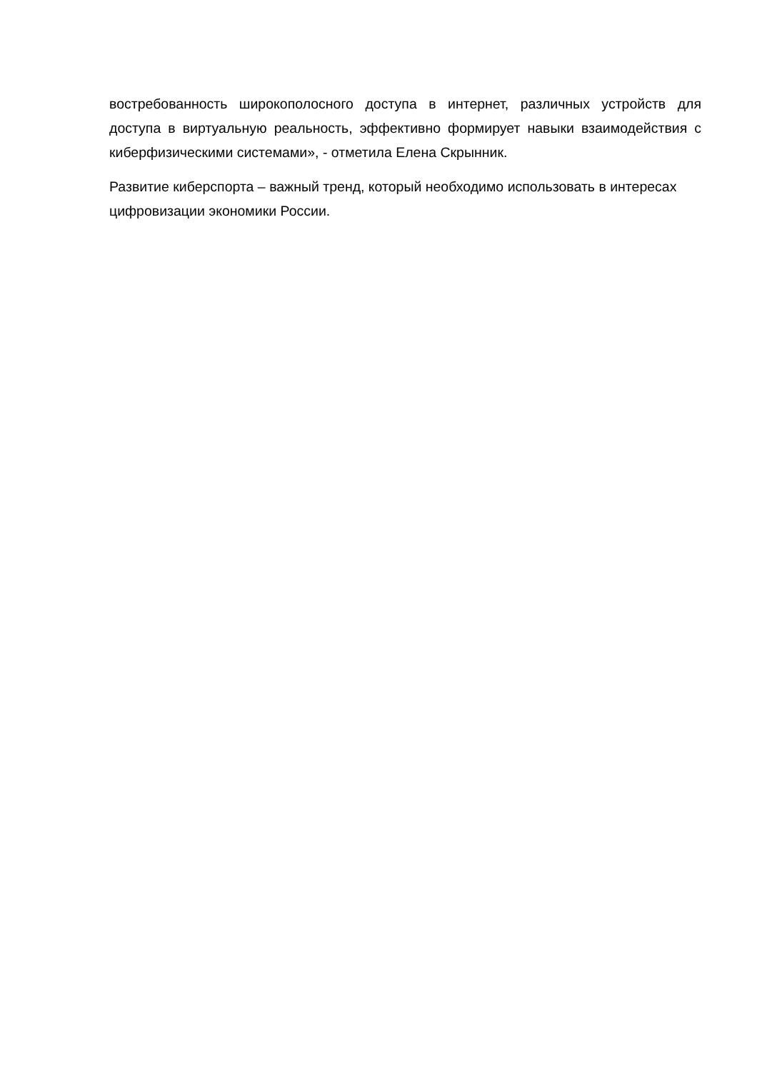востребованность широкополосного доступа в интернет, различных устройств для доступа в виртуальную реальность, эффективно формирует навыки взаимодействия с киберфизическими системами», - отметила Елена Скрынник.
Развитие киберспорта – важный тренд, который необходимо использовать в интересах цифровизации экономики России.